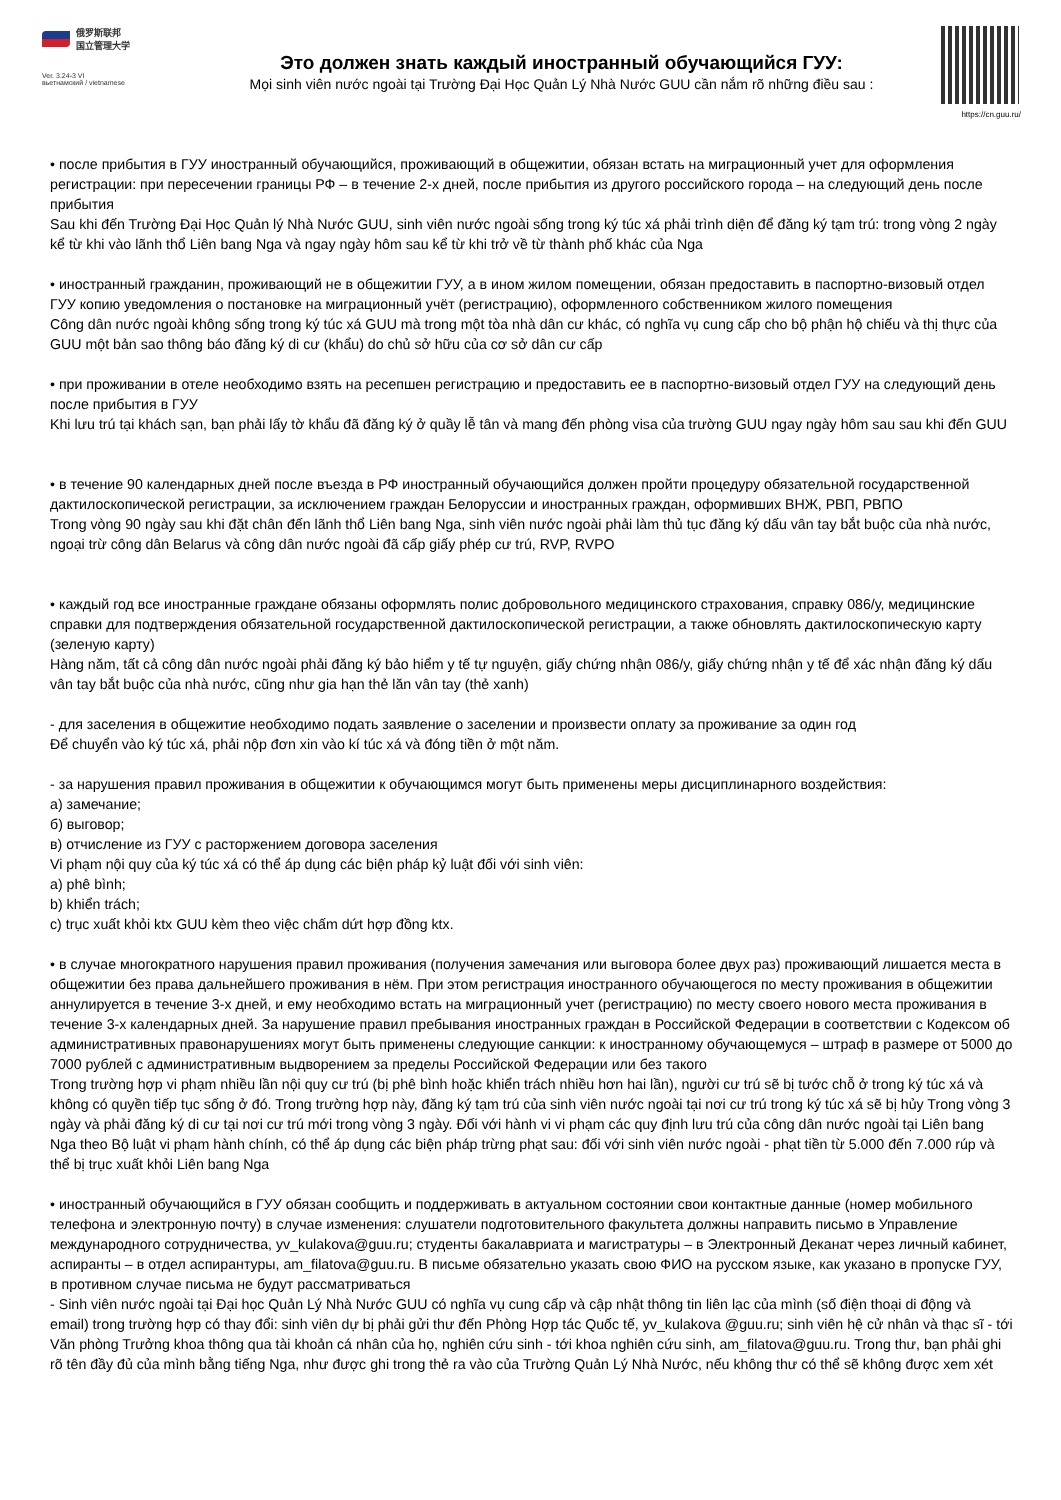俄罗斯联邦
国立管理大学
Ver. 3.24-3 VI
вьетнамский / vietnamese
Это должен знать каждый иностранный обучающийся ГУУ:
Mọi sinh viên nước ngoài tại Trường Đại Học Quản Lý Nhà Nước GUU cần nắm rõ những điều sau :
https://cn.guu.ru/
• после прибытия в ГУУ иностранный обучающийся, проживающий в общежитии, обязан встать на миграционный учет для оформления регистрации: при пересечении границы РФ – в течение 2-х дней, после прибытия из другого российского города – на следующий день после прибытия
Sau khi đến Trường Đại Học Quản lý Nhà Nước GUU, sinh viên nước ngoài sống trong ký túc xá phải trình diện để đăng ký tạm trú: trong vòng 2 ngày kể từ khi vào lãnh thổ Liên bang Nga và ngay ngày hôm sau kể từ khi trở về từ thành phố khác của Nga
• иностранный гражданин, проживающий не в общежитии ГУУ, а в ином жилом помещении, обязан предоставить в паспортно-визовый отдел ГУУ копию уведомления о постановке на миграционный учёт (регистрацию), оформленного собственником жилого помещения
Công dân nước ngoài không sống trong ký túc xá GUU mà trong một tòa nhà dân cư khác, có nghĩa vụ cung cấp cho bộ phận hộ chiếu và thị thực của GUU một bản sao thông báo đăng ký di cư (khẩu) do chủ sở hữu của cơ sở dân cư cấp
• при проживании в отеле необходимо взять на ресепшен регистрацию и предоставить ее в паспортно-визовый отдел ГУУ на следующий день после прибытия в ГУУ
Khi lưu trú tại khách sạn, bạn phải lấy tờ khẩu đã đăng ký ở quầy lễ tân và mang đến phòng visa của trường GUU ngay ngày hôm sau sau khi đến GUU
• в течение 90 календарных дней после въезда в РФ иностранный обучающийся должен пройти процедуру обязательной государственной дактилоскопической регистрации, за исключением граждан Белоруссии и иностранных граждан, оформивших ВНЖ, РВП, РВПО
Trong vòng 90 ngày sau khi đặt chân đến lãnh thổ Liên bang Nga, sinh viên nước ngoài phải làm thủ tục đăng ký dấu vân tay bắt buộc của nhà nước, ngoại trừ công dân Belarus và công dân nước ngoài đã cấp giấy phép cư trú, RVP, RVPO
• каждый год все иностранные граждане обязаны оформлять полис добровольного медицинского страхования, справку 086/у, медицинские справки для подтверждения обязательной государственной дактилоскопической регистрации, а также обновлять дактилоскопическую карту (зеленую карту)
Hàng năm, tất cả công dân nước ngoài phải đăng ký bảo hiểm y tế tự nguyện, giấy chứng nhận 086/y, giấy chứng nhận y tế để xác nhận đăng ký dấu vân tay bắt buộc của nhà nước, cũng như gia hạn thẻ lăn vân tay (thẻ xanh)
- для заселения в общежитие необходимо подать заявление о заселении и произвести оплату за проживание за один год
Để chuyển vào ký túc xá, phải nộp đơn xin vào kí túc xá và đóng tiền ở một năm.
- за нарушения правил проживания в общежитии к обучающимся могут быть применены меры дисциплинарного воздействия:
а) замечание;
б) выговор;
в) отчисление из ГУУ с расторжением договора заселения
Vi phạm nội quy của ký túc xá có thể áp dụng các biện pháp kỷ luật đối với sinh viên:
a) phê bình;
b) khiển trách;
c) trục xuất khỏi ktx GUU kèm theo việc chấm dứt hợp đồng ktx.
• в случае многократного нарушения правил проживания (получения замечания или выговора более двух раз) проживающий лишается места в общежитии без права дальнейшего проживания в нём. При этом регистрация иностранного обучающегося по месту проживания в общежитии аннулируется в течение 3-х дней, и ему необходимо встать на миграционный учет (регистрацию) по месту своего нового места проживания в течение 3-х календарных дней. За нарушение правил пребывания иностранных граждан в Российской Федерации в соответствии с Кодексом об административных правонарушениях могут быть применены следующие санкции: к иностранному обучающемуся – штраф в размере от 5000 до 7000 рублей с административным выдворением за пределы Российской Федерации или без такого
Trong trường hợp vi phạm nhiều lần nội quy cư trú (bị phê bình hoặc khiển trách nhiều hơn hai lần), người cư trú sẽ bị tước chỗ ở trong ký túc xá và không có quyền tiếp tục sống ở đó. Trong trường hợp này, đăng ký tạm trú của sinh viên nước ngoài tại nơi cư trú trong ký túc xá sẽ bị hủy Trong vòng 3 ngày và phải đăng ký di cư tại nơi cư trú mới trong vòng 3 ngày. Đối với hành vi vi phạm các quy định lưu trú của công dân nước ngoài tại Liên bang Nga theo Bộ luật vi phạm hành chính, có thể áp dụng các biện pháp trừng phạt sau: đối với sinh viên nước ngoài - phạt tiền từ 5.000 đến 7.000 rúp và thể bị trục xuất khỏi Liên bang Nga
• иностранный обучающийся в ГУУ обязан сообщить и поддерживать в актуальном состоянии свои контактные данные (номер мобильного телефона и электронную почту) в случае изменения: слушатели подготовительного факультета должны направить письмо в Управление международного сотрудничества, yv_kulakova@guu.ru; студенты бакалавриата и магистратуры – в Электронный Деканат через личный кабинет, аспиранты – в отдел аспирантуры, am_filatova@guu.ru. В письме обязательно указать свою ФИО на русском языке, как указано в пропуске ГУУ, в противном случае письма не будут рассматриваться
- Sinh viên nước ngoài tại Đại học Quản Lý Nhà Nước GUU có nghĩa vụ cung cấp và cập nhật thông tin liên lạc của mình (số điện thoại di động và email) trong trường hợp có thay đổi: sinh viên dự bị phải gửi thư đến Phòng Hợp tác Quốc tế, yv_kulakova @guu.ru; sinh viên hệ cử nhân và thạc sĩ - tới Văn phòng Trưởng khoa thông qua tài khoản cá nhân của họ, nghiên cứu sinh - tới khoa nghiên cứu sinh, am_filatova@guu.ru. Trong thư, bạn phải ghi rõ tên đầy đủ của mình bằng tiếng Nga, như được ghi trong thẻ ra vào của Trường Quản Lý Nhà Nước, nếu không thư có thể sẽ không được xem xét